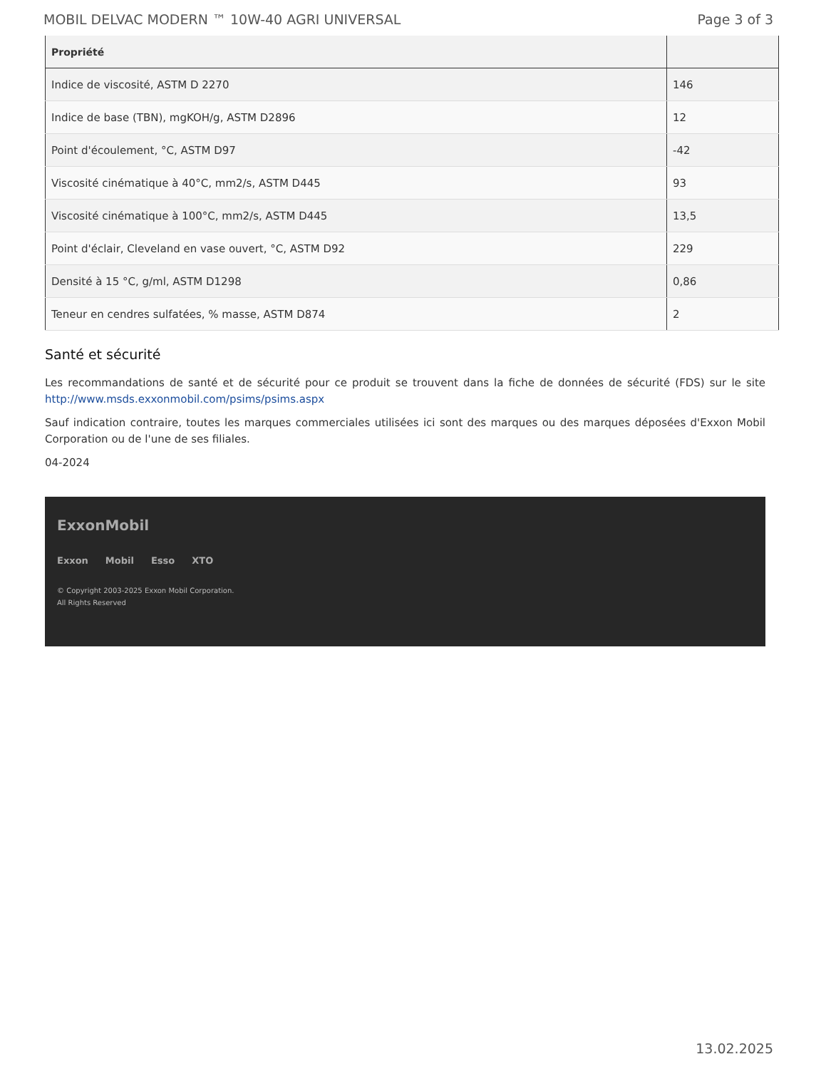MOBIL DELVAC MODERN ™ 10W-40 AGRI UNIVERSAL Page 3 of 3
| Propriété | |
| --- | --- |
| Indice de viscosité, ASTM D 2270 | 146 |
| Indice de base (TBN), mgKOH/g, ASTM D2896 | 12 |
| Point d'écoulement, °C, ASTM D97 | -42 |
| Viscosité cinématique à 40°C, mm2/s, ASTM D445 | 93 |
| Viscosité cinématique à 100°C, mm2/s, ASTM D445 | 13,5 |
| Point d'éclair, Cleveland en vase ouvert, °C, ASTM D92 | 229 |
| Densité à 15 °C, g/ml, ASTM D1298 | 0,86 |
| Teneur en cendres sulfatées, % masse, ASTM D874 | 2 |
Santé et sécurité
Les recommandations de santé et de sécurité pour ce produit se trouvent dans la fiche de données de sécurité (FDS) sur le site http://www.msds.exxonmobil.com/psims/psims.aspx
Sauf indication contraire, toutes les marques commerciales utilisées ici sont des marques ou des marques déposées d'Exxon Mobil Corporation ou de l'une de ses filiales.
04-2024
ExxonMobil
Exxon Mobil Esso XTO
© Copyright 2003-2025 Exxon Mobil Corporation. All Rights Reserved
13.02.2025